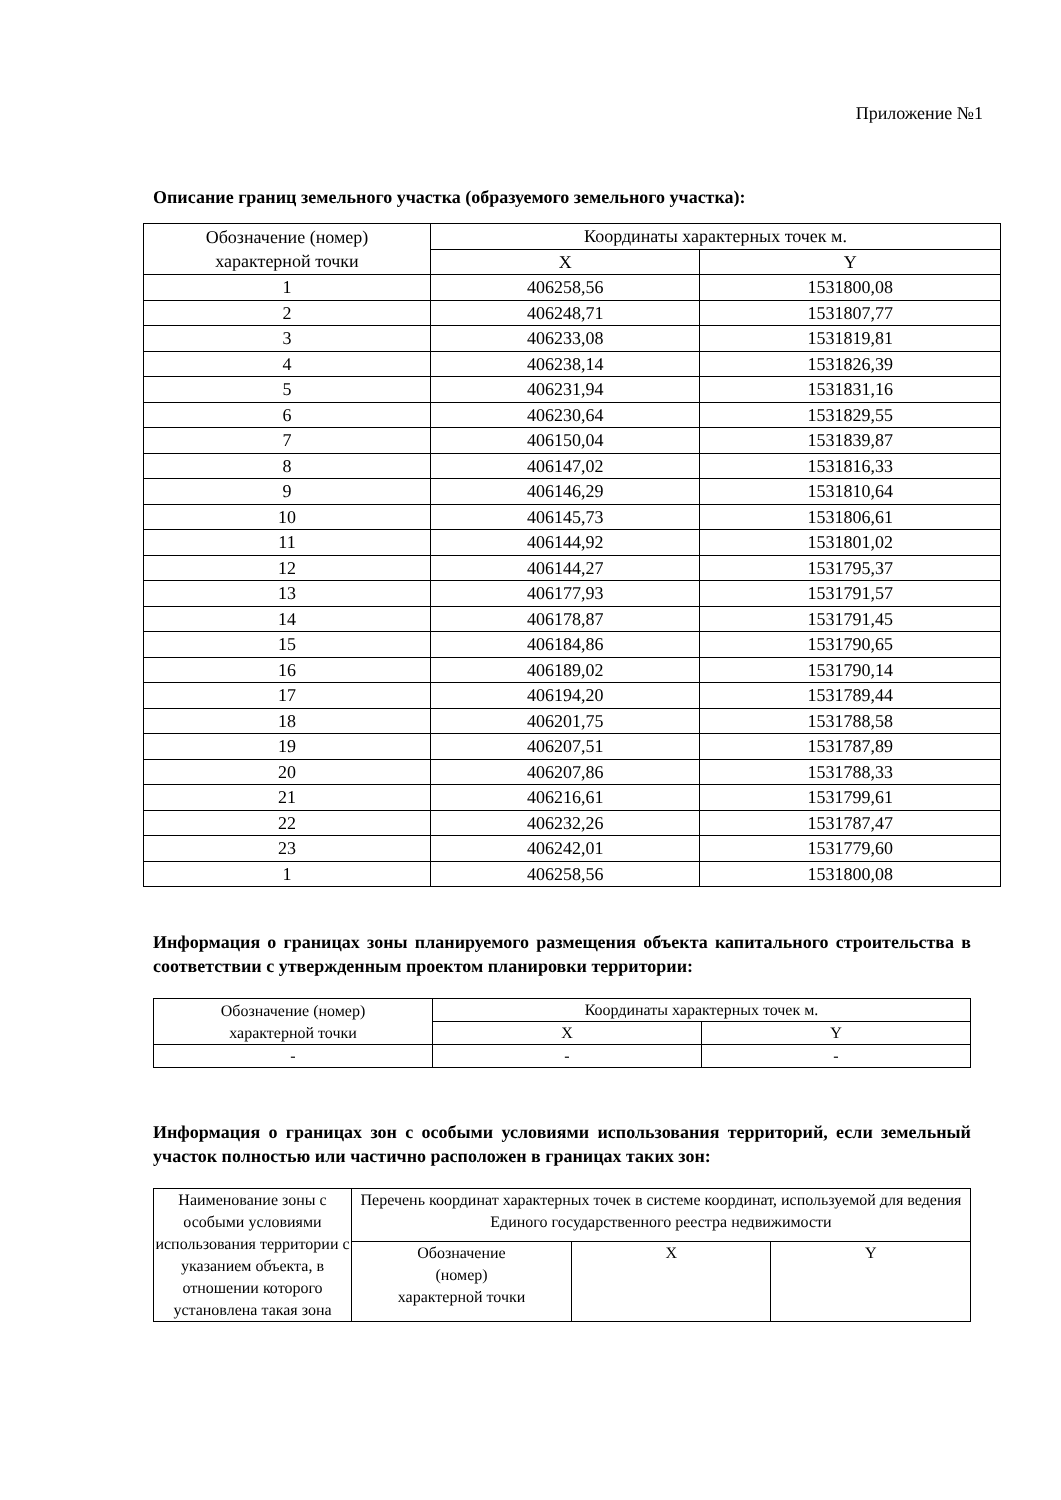Приложение №1
Описание границ земельного участка (образуемого земельного участка):
| Обозначение (номер) характерной точки | Координаты характерных точек м. | |
| --- | --- | --- |
| | X | Y |
| 1 | 406258,56 | 1531800,08 |
| 2 | 406248,71 | 1531807,77 |
| 3 | 406233,08 | 1531819,81 |
| 4 | 406238,14 | 1531826,39 |
| 5 | 406231,94 | 1531831,16 |
| 6 | 406230,64 | 1531829,55 |
| 7 | 406150,04 | 1531839,87 |
| 8 | 406147,02 | 1531816,33 |
| 9 | 406146,29 | 1531810,64 |
| 10 | 406145,73 | 1531806,61 |
| 11 | 406144,92 | 1531801,02 |
| 12 | 406144,27 | 1531795,37 |
| 13 | 406177,93 | 1531791,57 |
| 14 | 406178,87 | 1531791,45 |
| 15 | 406184,86 | 1531790,65 |
| 16 | 406189,02 | 1531790,14 |
| 17 | 406194,20 | 1531789,44 |
| 18 | 406201,75 | 1531788,58 |
| 19 | 406207,51 | 1531787,89 |
| 20 | 406207,86 | 1531788,33 |
| 21 | 406216,61 | 1531799,61 |
| 22 | 406232,26 | 1531787,47 |
| 23 | 406242,01 | 1531779,60 |
| 1 | 406258,56 | 1531800,08 |
Информация о границах зоны планируемого размещения объекта капитального строительства в соответствии с утвержденным проектом планировки территории:
| Обозначение (номер) характерной точки | Координаты характерных точек м. | |
| --- | --- | --- |
| | X | Y |
| - | - | - |
Информация о границах зон с особыми условиями использования территорий, если земельный участок полностью или частично расположен в границах таких зон:
| Наименование зоны с особыми условиями использования территории с указанием объекта, в отношении которого установлена такая зона | Перечень координат характерных точек в системе координат, используемой для ведения Единого государственного реестра недвижимости | | |
| --- | --- | --- | --- |
| | Обозначение (номер) характерной точки | X | Y |